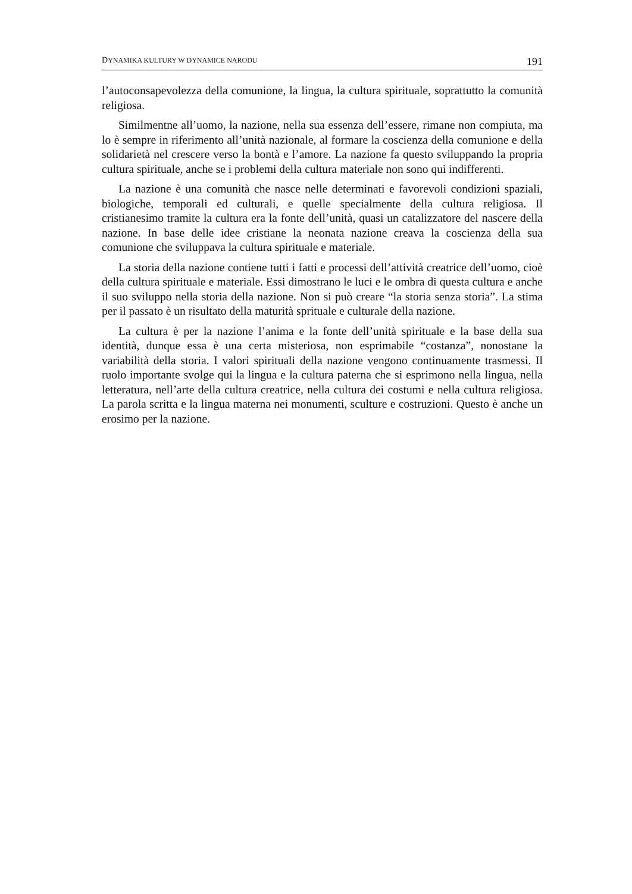DYNAMIKA KULTURY W DYNAMICE NARODU 191
l’autoconsapevolezza della comunione, la lingua, la cultura spirituale, soprattutto la comunità religiosa.
Similmentne all’uomo, la nazione, nella sua essenza dell’essere, rimane non compiuta, ma lo è sempre in riferimento all’unità nazionale, al formare la coscienza della comunione e della solidarietà nel crescere verso la bontà e l’amore. La nazione fa questo sviluppando la propria cultura spirituale, anche se i problemi della cultura materiale non sono qui indifferenti.
La nazione è una comunità che nasce nelle determinati e favorevoli condizioni spaziali, biologiche, temporali ed culturali, e quelle specialmente della cultura religiosa. Il cristianesimo tramite la cultura era la fonte dell’unità, quasi un catalizzatore del nascere della nazione. In base delle idee cristiane la neonata nazione creava la coscienza della sua comunione che sviluppava la cultura spirituale e materiale.
La storia della nazione contiene tutti i fatti e processi dell’attività creatrice dell’uomo, cioè della cultura spirituale e materiale. Essi dimostrano le luci e le ombra di questa cultura e anche il suo sviluppo nella storia della nazione. Non si può creare “la storia senza storia”. La stima per il passato è un risultato della maturità sprituale e culturale della nazione.
La cultura è per la nazione l’anima e la fonte dell’unità spirituale e la base della sua identità, dunque essa è una certa misteriosa, non esprimabile “costanza”, nonostane la variabilità della storia. I valori spirituali della nazione vengono continuamente trasmessi. Il ruolo importante svolge qui la lingua e la cultura paterna che si esprimono nella lingua, nella letteratura, nell’arte della cultura creatrice, nella cultura dei costumi e nella cultura religiosa. La parola scritta e la lingua materna nei monumenti, sculture e costruzioni. Questo è anche un erosimo per la nazione.